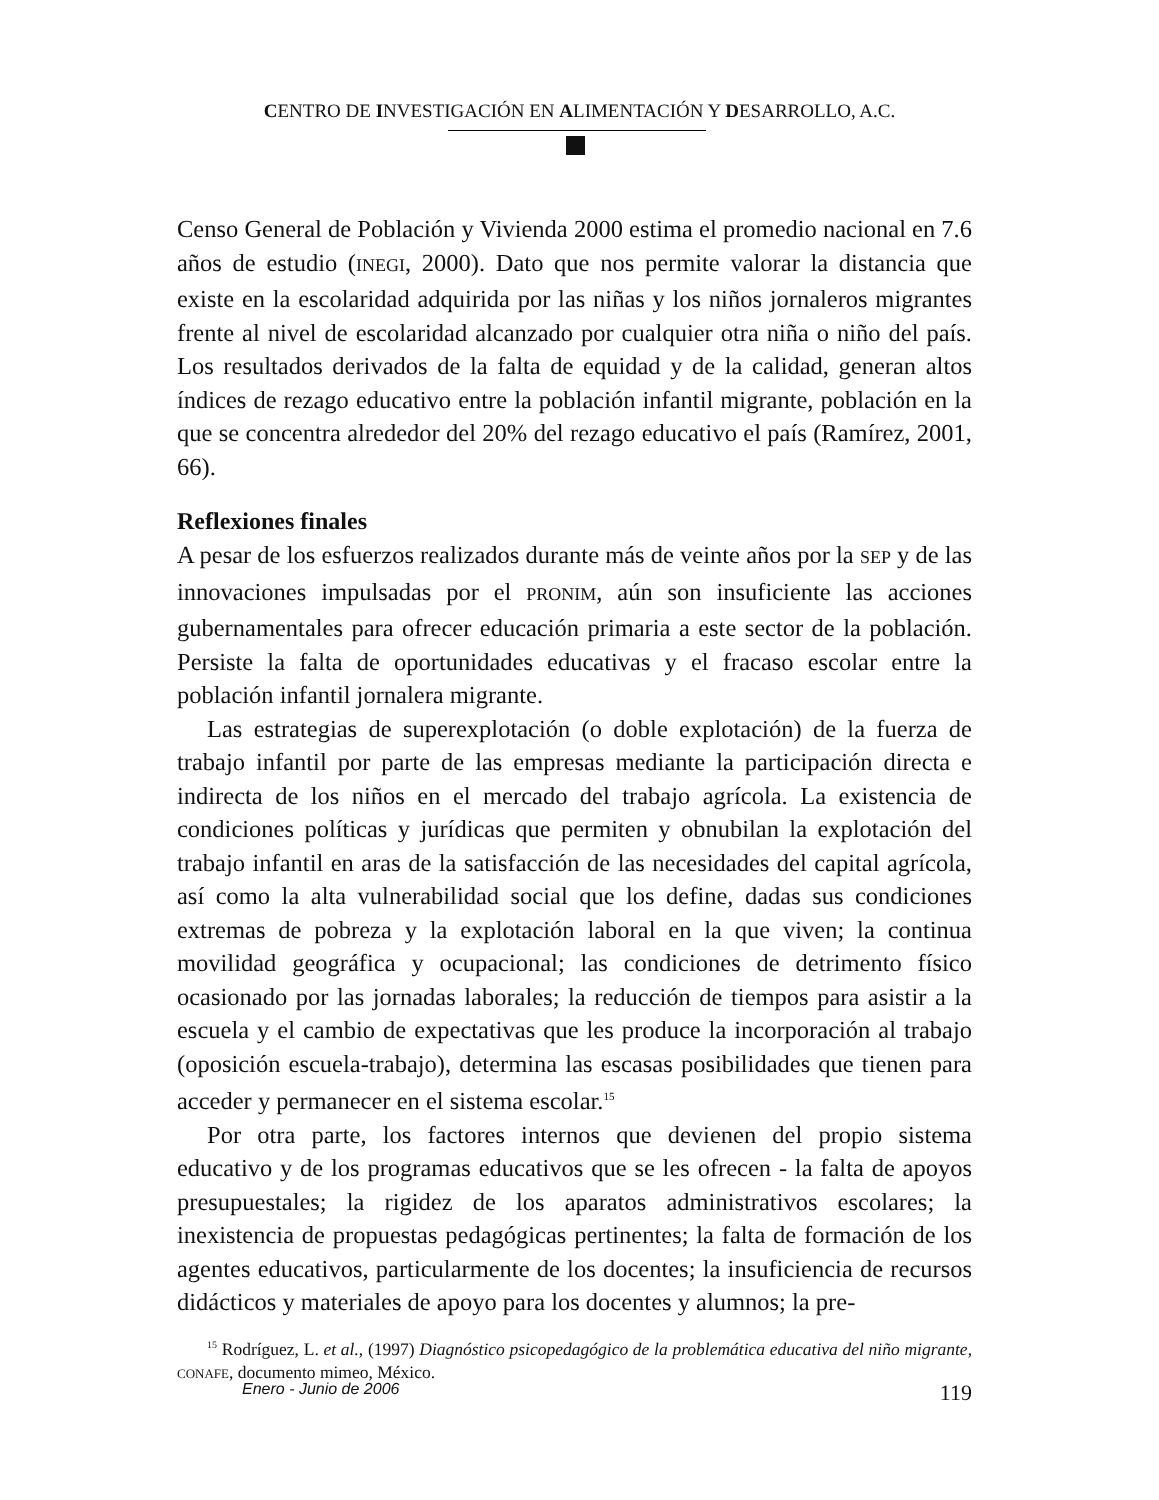CENTRO DE INVESTIGACIÓN EN ALIMENTACIÓN Y DESARROLLO, A.C.
Censo General de Población y Vivienda 2000 estima el promedio nacional en 7.6 años de estudio (INEGI, 2000). Dato que nos permite valorar la distancia que existe en la escolaridad adquirida por las niñas y los niños jornaleros migrantes frente al nivel de escolaridad alcanzado por cualquier otra niña o niño del país. Los resultados derivados de la falta de equidad y de la calidad, generan altos índices de rezago educativo entre la población infantil migrante, población en la que se concentra alrededor del 20% del rezago educativo el país (Ramírez, 2001, 66).
Reflexiones finales
A pesar de los esfuerzos realizados durante más de veinte años por la SEP y de las innovaciones impulsadas por el PRONIM, aún son insuficiente las acciones gubernamentales para ofrecer educación primaria a este sector de la población. Persiste la falta de oportunidades educativas y el fracaso escolar entre la población infantil jornalera migrante.
Las estrategias de superexplotación (o doble explotación) de la fuerza de trabajo infantil por parte de las empresas mediante la participación directa e indirecta de los niños en el mercado del trabajo agrícola. La existencia de condiciones políticas y jurídicas que permiten y obnubilan la explotación del trabajo infantil en aras de la satisfacción de las necesidades del capital agrícola, así como la alta vulnerabilidad social que los define, dadas sus condiciones extremas de pobreza y la explotación laboral en la que viven; la continua movilidad geográfica y ocupacional; las condiciones de detrimento físico ocasionado por las jornadas laborales; la reducción de tiempos para asistir a la escuela y el cambio de expectativas que les produce la incorporación al trabajo (oposición escuela-trabajo), determina las escasas posibilidades que tienen para acceder y permanecer en el sistema escolar.<sup>15</sup>
Por otra parte, los factores internos que devienen del propio sistema educativo y de los programas educativos que se les ofrecen - la falta de apoyos presupuestales; la rigidez de los aparatos administrativos escolares; la inexistencia de propuestas pedagógicas pertinentes; la falta de formación de los agentes educativos, particularmente de los docentes; la insuficiencia de recursos didácticos y materiales de apoyo para los docentes y alumnos; la pre-
<sup>15</sup> Rodríguez, L. et al., (1997) Diagnóstico psicopedagógico de la problemática educativa del niño migrante, CONAFE, documento mimeo, México.
Enero - Junio de 2006 119